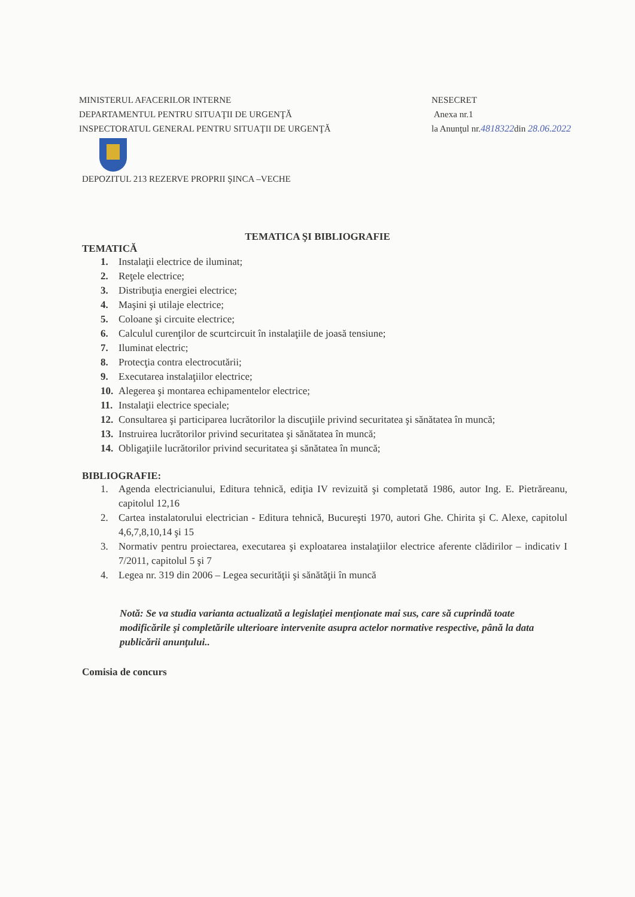MINISTERUL AFACERILOR INTERNE
DEPARTAMENTUL PENTRU SITUAŢII DE URGENŢĂ
INSPECTORATUL GENERAL PENTRU SITUAŢII DE URGENŢĂ
NESECRET
Anexa nr.1
la Anunţul nr.4818322din 28.06.2022
DEPOZITUL 213 REZERVE PROPRII ŞINCA –VECHE
TEMATICA ŞI BIBLIOGRAFIE
TEMATICĂ
1. Instalaţii electrice de iluminat;
2. Reţele electrice;
3. Distribuţia energiei electrice;
4. Maşini şi utilaje electrice;
5. Coloane şi circuite electrice;
6. Calculul curenţilor de scurtcircuit în instalaţiile de joasă tensiune;
7. Iluminat electric;
8. Protecţia contra electrocutării;
9. Executarea instalaţiilor electrice;
10. Alegerea şi montarea echipamentelor electrice;
11. Instalaţii electrice speciale;
12. Consultarea şi participarea lucrătorilor la discuţiile privind securitatea şi sănătatea în muncă;
13. Instruirea lucrătorilor privind securitatea şi sănătatea în muncă;
14. Obligaţiile lucrătorilor privind securitatea şi sănătatea în muncă;
BIBLIOGRAFIE:
1. Agenda electricianului, Editura tehnică, ediţia IV revizuită şi completată 1986, autor Ing. E. Pietrăreanu, capitolul 12,16
2. Cartea instalatorului electrician - Editura tehnică, Bucureşti 1970, autori Ghe. Chirita şi C. Alexe, capitolul 4,6,7,8,10,14 şi 15
3. Normativ pentru proiectarea, executarea şi exploatarea instalaţiilor electrice aferente clădirilor – indicativ I 7/2011, capitolul 5 şi 7
4. Legea nr. 319 din 2006 – Legea securităţii şi sănătăţii în muncă
Notă: Se va studia varianta actualizată a legislaţiei menţionate mai sus, care să cuprindă toate modificările şi completările ulterioare intervenite asupra actelor normative respective, până la data publicării anunţului..
Comisia de concurs